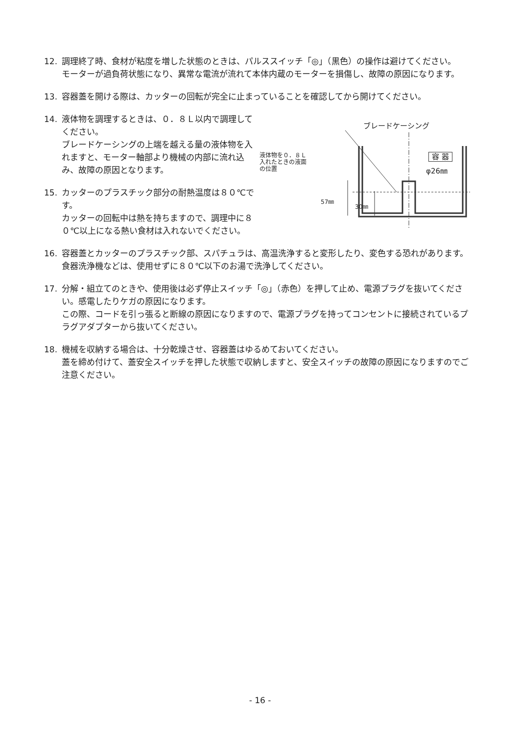12. 調理終了時、食材が粘度を増した状態のときは、パルススイッチ「◎」（黒色）の操作は避けてください。
モーターが過負荷状態になり、異常な電流が流れて本体内蔵のモーターを損傷し、故障の原因になります。
13. 容器蓋を開ける際は、カッターの回転が完全に止まっていることを確認してから開けてください。
14. 液体物を調理するときは、０．８Ｌ以内で調理してください。
ブレードケーシングの上端を越える量の液体物を入れますと、モーター軸部より機械の内部に流れ込み、故障の原因となります。
15. カッターのプラスチック部分の耐熱温度は８０℃です。
カッターの回転中は熱を持ちますので、調理中に８０℃以上になる熱い食材は入れないでください。
ブレードケーシング
液体物を０．８Ｌ
入れたときの液面
の位置
容 器
φ26㎜
57㎜
30㎜
16. 容器蓋とカッターのプラスチック部、スパチュラは、高温洗浄すると変形したり、変色する恐れがあります。食器洗浄機などは、使用せずに８０℃以下のお湯で洗浄してください。
17. 分解・組立てのときや、使用後は必ず停止スイッチ「◎」（赤色）を押して止め、電源プラグを抜いてください。感電したりケガの原因になります。
この際、コードを引っ張ると断線の原因になりますので、電源プラグを持ってコンセントに接続されているプラグアダプターから抜いてください。
18. 機械を収納する場合は、十分乾燥させ、容器蓋はゆるめておいてください。
蓋を締め付けて、蓋安全スイッチを押した状態で収納しますと、安全スイッチの故障の原因になりますのでご注意ください。
- 16 -